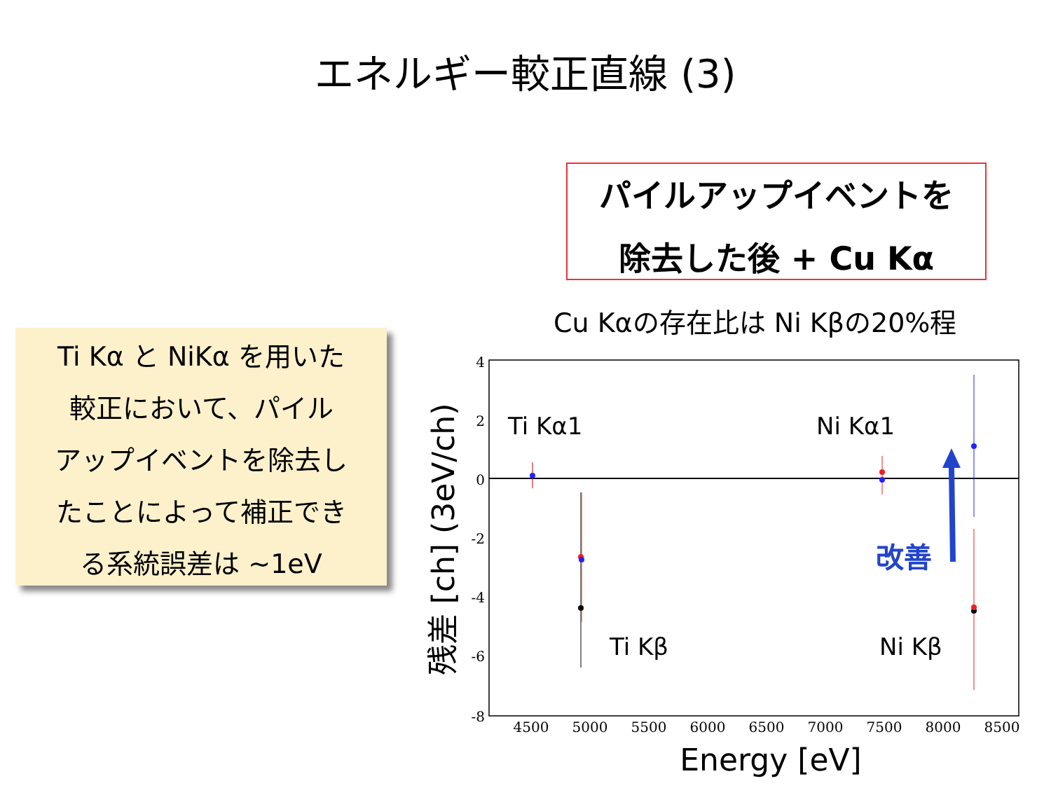エネルギー較正直線 (3)
パイルアップイベントを
除去した後 + Cu Kα
Cu Kαの存在比は Ni Kβの20%程
Ti Kα と NiKα を用いた
較正において、パイル
アップイベントを除去し
たことによって補正でき
る系統誤差は ~1eV
4
2
0
-2
-4
-6
-8
4500
5000
5500
6000
6500
7000
7500
8000
8500
Energy [eV]
残差 [ch] (3eV/ch)
Ti Kα1
Ni Kα1
Ti Kβ
Ni Kβ
改善